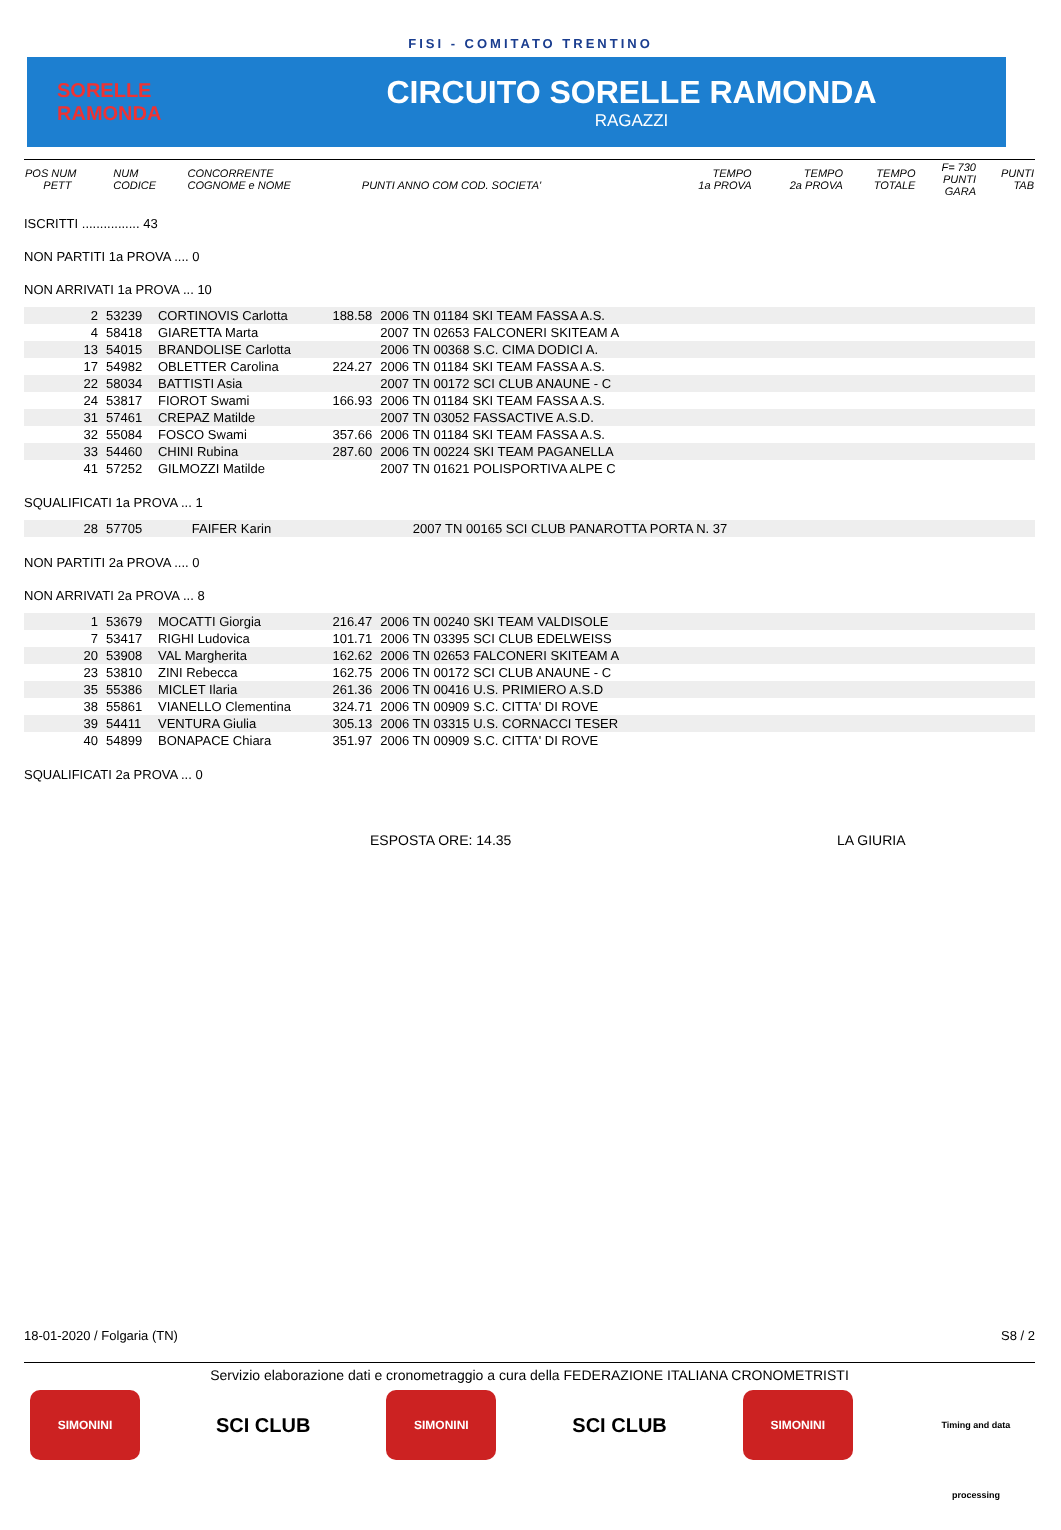FISI - COMITATO TRENTINO
SORELLE RAMONDA
CIRCUITO SORELLE RAMONDA
RAGAZZI
| POS NUM PETT | NUM CODICE | CONCORRENTE COGNOME e NOME | PUNTI ANNO COM COD. SOCIETA' | TEMPO 1a PROVA | TEMPO 2a PROVA | TEMPO TOTALE | F= 730 PUNTI GARA | PUNTI TAB |
| --- | --- | --- | --- | --- | --- | --- | --- | --- |
ISCRITTI ................ 43
NON PARTITI 1a PROVA .... 0
NON ARRIVATI 1a PROVA ... 10
| 2 | 53239 | CORTINOVIS Carlotta | 188.58 | 2006 TN 01184 SKI TEAM FASSA A.S. | |
| 4 | 58418 | GIARETTA Marta | | 2007 TN 02653 FALCONERI SKITEAM A | |
| 13 | 54015 | BRANDOLISE Carlotta | | 2006 TN 00368 S.C. CIMA DODICI A. | |
| 17 | 54982 | OBLETTER Carolina | 224.27 | 2006 TN 01184 SKI TEAM FASSA A.S. | |
| 22 | 58034 | BATTISTI Asia | | 2007 TN 00172 SCI CLUB ANAUNE - C | |
| 24 | 53817 | FIOROT Swami | 166.93 | 2006 TN 01184 SKI TEAM FASSA A.S. | |
| 31 | 57461 | CREPAZ Matilde | | 2007 TN 03052 FASSACTIVE A.S.D. | |
| 32 | 55084 | FOSCO Swami | 357.66 | 2006 TN 01184 SKI TEAM FASSA A.S. | |
| 33 | 54460 | CHINI Rubina | 287.60 | 2006 TN 00224 SKI TEAM PAGANELLA | |
| 41 | 57252 | GILMOZZI Matilde | | 2007 TN 01621 POLISPORTIVA ALPE C | |
SQUALIFICATI 1a PROVA ... 1
| 28 | 57705 | FAIFER Karin | | 2007 TN 00165 SCI CLUB PANAROTTA PORTA N. 37 |
NON PARTITI 2a PROVA .... 0
NON ARRIVATI 2a PROVA ... 8
| 1 | 53679 | MOCATTI Giorgia | 216.47 | 2006 TN 00240 SKI TEAM VALDISOLE | |
| 7 | 53417 | RIGHI Ludovica | 101.71 | 2006 TN 03395 SCI CLUB EDELWEISS | |
| 20 | 53908 | VAL Margherita | 162.62 | 2006 TN 02653 FALCONERI SKITEAM A | |
| 23 | 53810 | ZINI Rebecca | 162.75 | 2006 TN 00172 SCI CLUB ANAUNE - C | |
| 35 | 55386 | MICLET Ilaria | 261.36 | 2006 TN 00416 U.S. PRIMIERO A.S.D | |
| 38 | 55861 | VIANELLO Clementina | 324.71 | 2006 TN 00909 S.C. CITTA' DI ROVE | |
| 39 | 54411 | VENTURA Giulia | 305.13 | 2006 TN 03315 U.S. CORNACCI TESER | |
| 40 | 54899 | BONAPACE Chiara | 351.97 | 2006 TN 00909 S.C. CITTA' DI ROVE | |
SQUALIFICATI 2a PROVA ... 0
ESPOSTA ORE: 14.35 LA GIURIA
18-01-2020 / Folgaria (TN) S8 / 2
Servizio elaborazione dati e cronometraggio a cura della FEDERAZIONE ITALIANA CRONOMETRISTI
SIMONINI
SCI CLUB
SIMONINI
SCI CLUB
SIMONINI
Timing and data processing